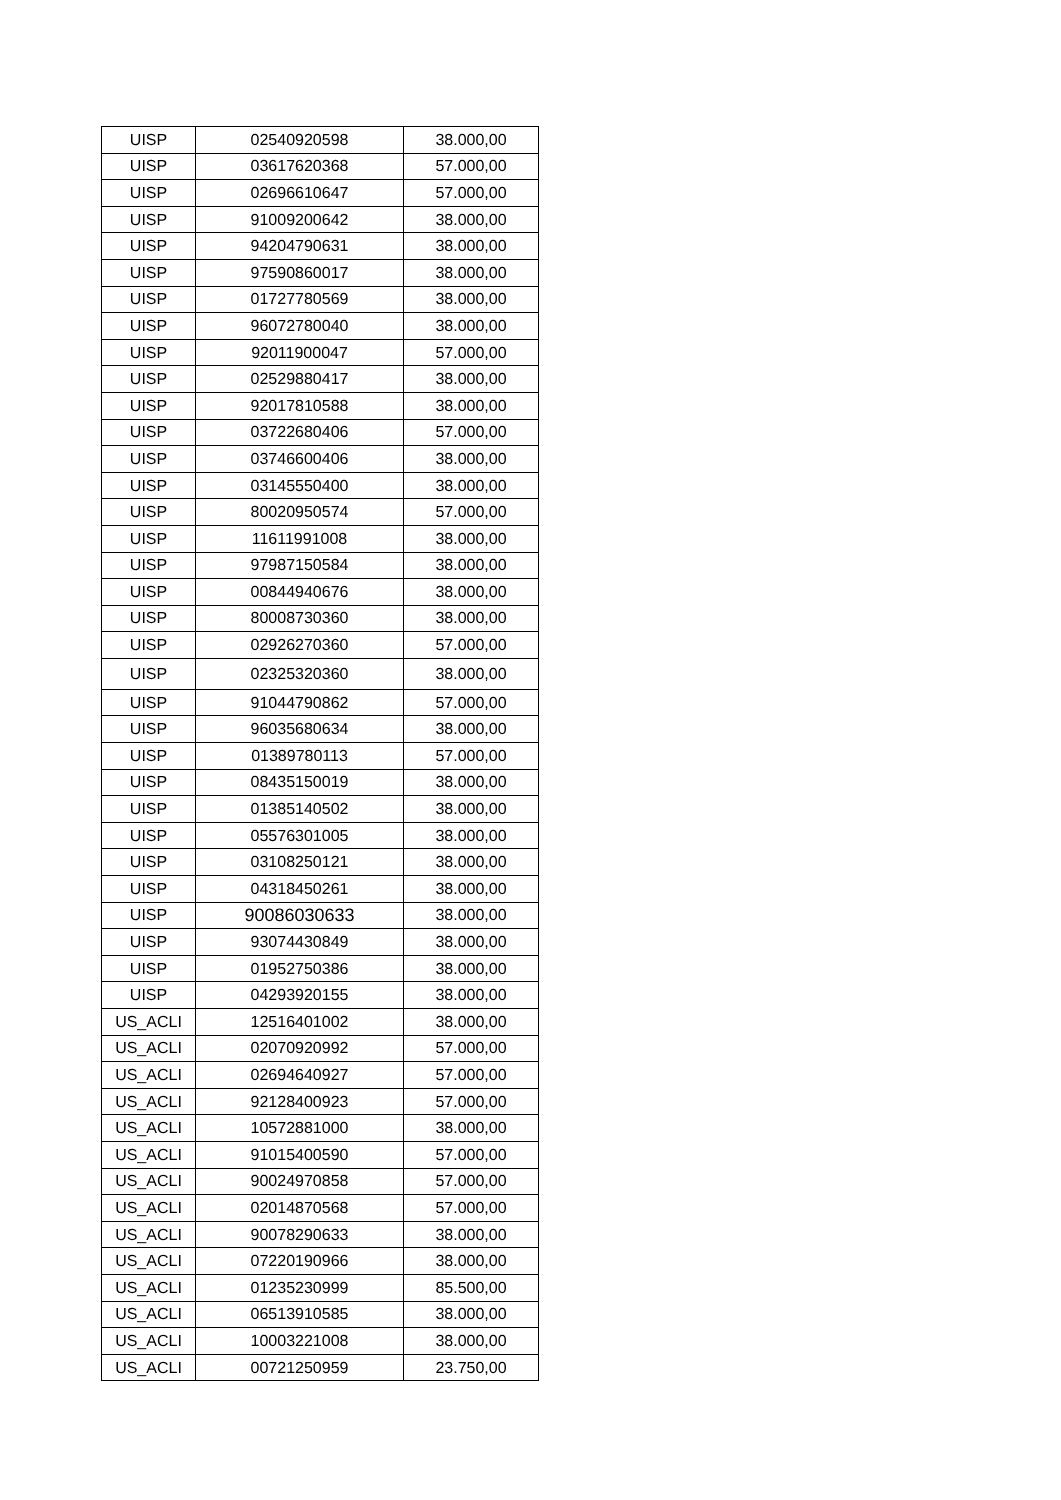| UISP | 02540920598 | 38.000,00 |
| UISP | 03617620368 | 57.000,00 |
| UISP | 02696610647 | 57.000,00 |
| UISP | 91009200642 | 38.000,00 |
| UISP | 94204790631 | 38.000,00 |
| UISP | 97590860017 | 38.000,00 |
| UISP | 01727780569 | 38.000,00 |
| UISP | 96072780040 | 38.000,00 |
| UISP | 92011900047 | 57.000,00 |
| UISP | 02529880417 | 38.000,00 |
| UISP | 92017810588 | 38.000,00 |
| UISP | 03722680406 | 57.000,00 |
| UISP | 03746600406 | 38.000,00 |
| UISP | 03145550400 | 38.000,00 |
| UISP | 80020950574 | 57.000,00 |
| UISP | 11611991008 | 38.000,00 |
| UISP | 97987150584 | 38.000,00 |
| UISP | 00844940676 | 38.000,00 |
| UISP | 80008730360 | 38.000,00 |
| UISP | 02926270360 | 57.000,00 |
| UISP | 02325320360 | 38.000,00 |
| UISP | 91044790862 | 57.000,00 |
| UISP | 96035680634 | 38.000,00 |
| UISP | 01389780113 | 57.000,00 |
| UISP | 08435150019 | 38.000,00 |
| UISP | 01385140502 | 38.000,00 |
| UISP | 05576301005 | 38.000,00 |
| UISP | 03108250121 | 38.000,00 |
| UISP | 04318450261 | 38.000,00 |
| UISP | 90086030633 | 38.000,00 |
| UISP | 93074430849 | 38.000,00 |
| UISP | 01952750386 | 38.000,00 |
| UISP | 04293920155 | 38.000,00 |
| US_ACLI | 12516401002 | 38.000,00 |
| US_ACLI | 02070920992 | 57.000,00 |
| US_ACLI | 02694640927 | 57.000,00 |
| US_ACLI | 92128400923 | 57.000,00 |
| US_ACLI | 10572881000 | 38.000,00 |
| US_ACLI | 91015400590 | 57.000,00 |
| US_ACLI | 90024970858 | 57.000,00 |
| US_ACLI | 02014870568 | 57.000,00 |
| US_ACLI | 90078290633 | 38.000,00 |
| US_ACLI | 07220190966 | 38.000,00 |
| US_ACLI | 01235230999 | 85.500,00 |
| US_ACLI | 06513910585 | 38.000,00 |
| US_ACLI | 10003221008 | 38.000,00 |
| US_ACLI | 00721250959 | 23.750,00 |